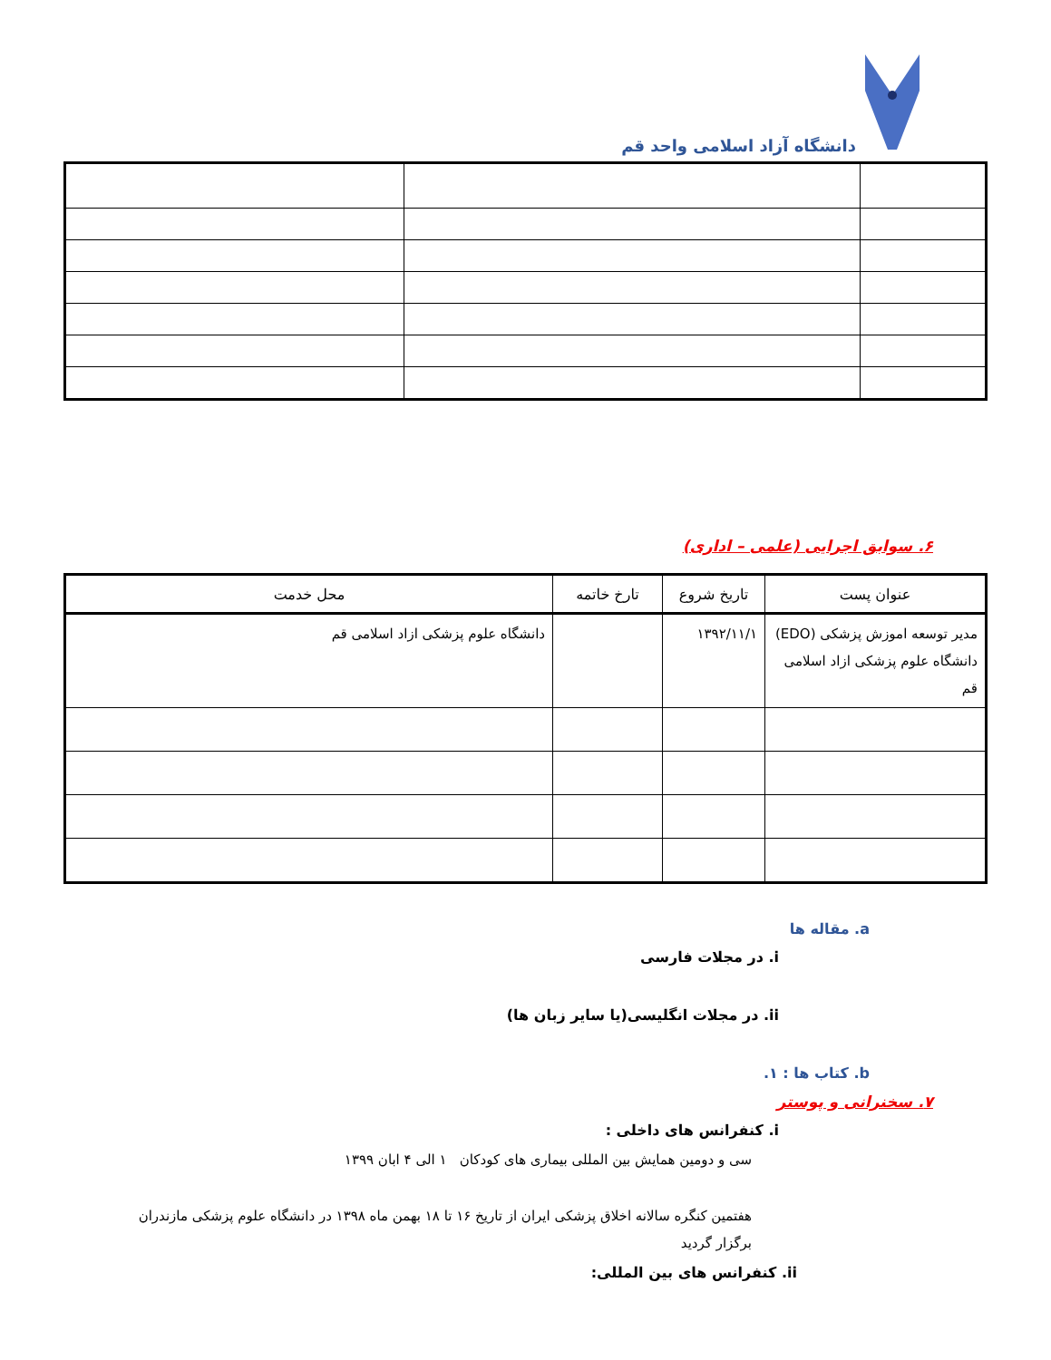دانشگاه آزاد اسلامی واحد قم
۶. سوابق اجرایی (علمی – اداری)
| عنوان پست | تاریخ شروع | تارخ خاتمه | محل خدمت |
| --- | --- | --- | --- |
| مدیر توسعه اموزش پزشکی (EDO) دانشگاه علوم پزشکی ازاد اسلامی قم | ۱۳۹۲/۱۱/۱ | | دانشگاه علوم پزشکی ازاد اسلامی قم |
a. مقاله ها
i. در مجلات فارسی
ii. در مجلات انگلیسی(یا سایر زبان ها)
b. کتاب ها : ۱.
۷. سخنرانی و پوستر
i. کنفرانس های داخلی :
سی و دومین همایش بین المللی بیماری های کودکان ۱ الی ۴ ابان ۱۳۹۹
هفتمین کنگره سالانه اخلاق پزشکی ایران از تاریخ ۱۶ تا ۱۸ بهمن ماه ۱۳۹۸ در دانشگاه علوم پزشکی مازندران برگزار گردید
ii. کنفرانس های بین المللی: